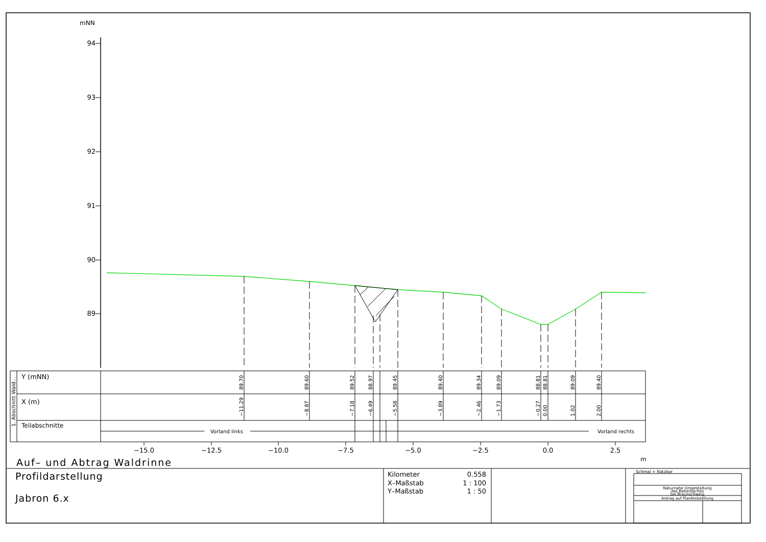mNN
94
93
92
91
90
89
1. Abschnitt Wald...
Y (mNN)
89.70
89.60
89.52
88.97
89.45
89.40
89.34
89.09
88.81
88.81
89.09
89.40
X (m)
−11.29
−8.87
−7.18
−6.49
−5.58
−3.89
−2.46
−1.73
−0.27
0.00
1.02
2.00
Teilabschnitte
Vorland links
Vorland rechts
−15.0
−12.5
−10.0
−7.5
−5.0
−2.5
0.0
2.5
m
Auf– und Abtrag Waldrinne
Profildarstellung
Jabron 6.x
Kilometer
0.558
X–Maßstab
1 : 100
Y–Maßstab
1 : 50
Schmal + Ratzbor
Naturnahe Umgestaltung
des Beberbaches
bei Braunschweig
Antrag auf Planfeststellung